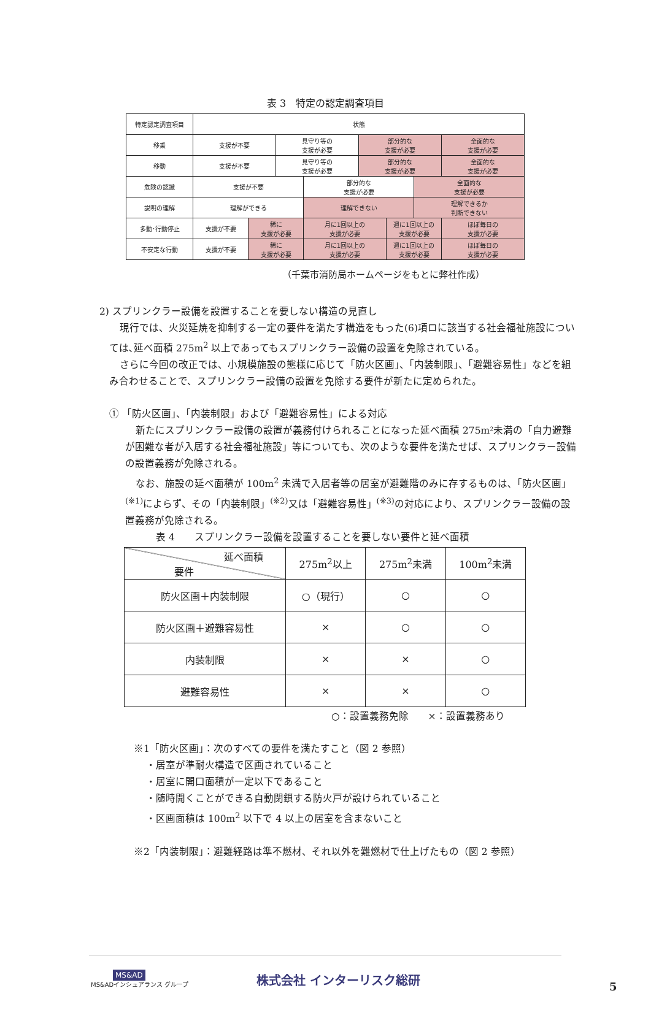表 3　特定の認定調査項目
| 特定認定調査項目 | 状態 | | | | | | | |
| 移乗 | 支援が不要 | | 見守り等の 支援が必要 | | 部分的な 支援が必要 | | | 全面的な 支援が必要 |
| 移動 | 支援が不要 | | 見守り等の 支援が必要 | | 部分的な 支援が必要 | | | 全面的な 支援が必要 |
| 危険の認識 | 支援が不要 | | | 部分的な 支援が必要 | | | 全面的な 支援が必要 | |
| 説明の理解 | 理解ができる | | | 理解できない | | | 理解できるか 判断できない | |
| 多動･行動停止 | 支援が不要 | 稀に 支援が必要 | | 月に1回以上の 支援が必要 | | 週に1回以上の 支援が必要 | | ほぼ毎日の 支援が必要 |
| 不安定な行動 | 支援が不要 | 稀に 支援が必要 | | 月に1回以上の 支援が必要 | | 週に1回以上の 支援が必要 | | ほぼ毎日の 支援が必要 |
（千葉市消防局ホームページをもとに弊社作成）
2) スプリンクラー設備を設置することを要しない構造の見直し
現行では、火災延焼を抑制する一定の要件を満たす構造をもった(6)項ロに該当する社会福祉施設については､延べ面積 275m<sup>2</sup> 以上であってもスプリンクラー設備の設置を免除されている。
さらに今回の改正では、小規模施設の態様に応じて「防火区画」、「内装制限」、「避難容易性」などを組み合わせることで、スプリンクラー設備の設置を免除する要件が新たに定められた。
① 「防火区画」、「内装制限」および「避難容易性」による対応
新たにスプリンクラー設備の設置が義務付けられることになった延べ面積 275m²未満の「自力避難が困難な者が入居する社会福祉施設」等についても、次のような要件を満たせば、スプリンクラー設備の設置義務が免除される。
なお、施設の延べ面積が 100m<sup>2</sup> 未満で入居者等の居室が避難階のみに存するものは､「防火区画」<sup>(※1)</sup>によらず、その「内装制限」<sup>(※2)</sup>又は「避難容易性」<sup>(※3)</sup>の対応により、スプリンクラー設備の設置義務が免除される。
表 4　　スプリンクラー設備を設置することを要しない要件と延べ面積
| 延べ面積 要件 | 275m<sup>2</sup>以上 | 275m<sup>2</sup>未満 | 100m<sup>2</sup>未満 |
| 防火区画＋内装制限 | ○（現行） | ○ | ○ |
| 防火区画＋避難容易性 | × | ○ | ○ |
| 内装制限 | × | × | ○ |
| 避難容易性 | × | × | ○ |
○：設置義務免除　　×：設置義務あり
※1「防火区画」：次のすべての要件を満たすこと（図 2 参照）
・居室が準耐火構造で区画されていること
・居室に開口面積が一定以下であること
・随時開くことができる自動閉鎖する防火戸が設けられていること
・区画面積は 100m<sup>2</sup> 以下で 4 以上の居室を含まないこと
※2「内装制限」：避難経路は準不燃材、それ以外を難燃材で仕上げたもの（図 2 参照）
MS&AD
MS&ADインシュアランス グループ
株式会社 インターリスク総研
5